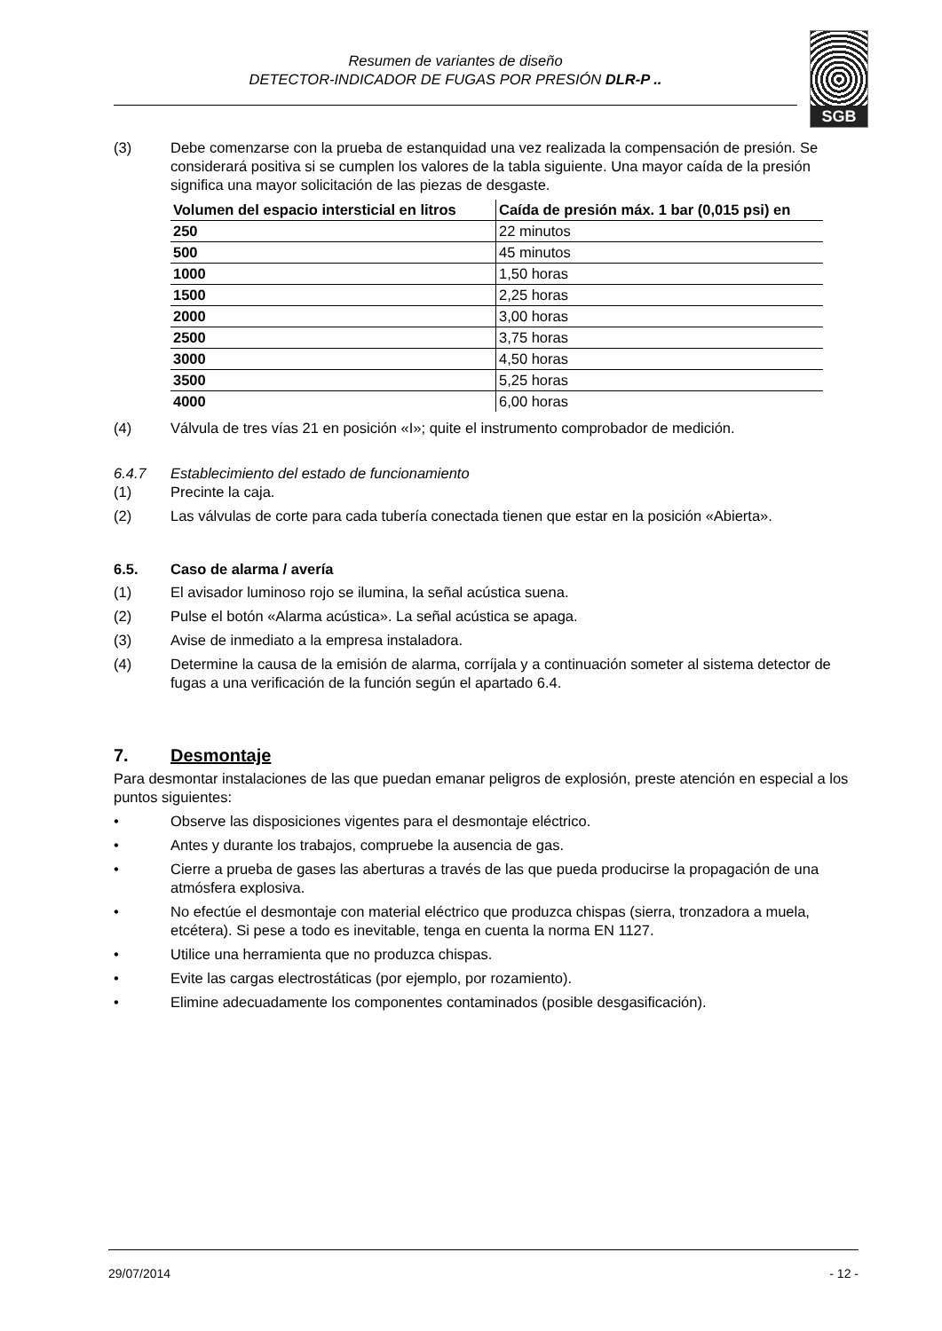Resumen de variantes de diseño
DETECTOR-INDICADOR DE FUGAS POR PRESIÓN DLR-P ..
SGB
(3) Debe comenzarse con la prueba de estanquidad una vez realizada la compensación de presión. Se considerará positiva si se cumplen los valores de la tabla siguiente. Una mayor caída de la presión significa una mayor solicitación de las piezas de desgaste.
| Volumen del espacio intersticial en litros | Caída de presión máx. 1 bar (0,015 psi) en |
| --- | --- |
| 250 | 22 minutos |
| 500 | 45 minutos |
| 1000 | 1,50 horas |
| 1500 | 2,25 horas |
| 2000 | 3,00 horas |
| 2500 | 3,75 horas |
| 3000 | 4,50 horas |
| 3500 | 5,25 horas |
| 4000 | 6,00 horas |
(4) Válvula de tres vías 21 en posición «I»; quite el instrumento comprobador de medición.
6.4.7 Establecimiento del estado de funcionamiento
(1) Precinte la caja.
(2) Las válvulas de corte para cada tubería conectada tienen que estar en la posición «Abierta».
6.5. Caso de alarma / avería
(1) El avisador luminoso rojo se ilumina, la señal acústica suena.
(2) Pulse el botón «Alarma acústica». La señal acústica se apaga.
(3) Avise de inmediato a la empresa instaladora.
(4) Determine la causa de la emisión de alarma, corríjala y a continuación someter al sistema detector de fugas a una verificación de la función según el apartado 6.4.
7. Desmontaje
Para desmontar instalaciones de las que puedan emanar peligros de explosión, preste atención en especial a los puntos siguientes:
• Observe las disposiciones vigentes para el desmontaje eléctrico.
• Antes y durante los trabajos, compruebe la ausencia de gas.
• Cierre a prueba de gases las aberturas a través de las que pueda producirse la propagación de una atmósfera explosiva.
• No efectúe el desmontaje con material eléctrico que produzca chispas (sierra, tronzadora a muela, etcétera). Si pese a todo es inevitable, tenga en cuenta la norma EN 1127.
• Utilice una herramienta que no produzca chispas.
• Evite las cargas electrostáticas (por ejemplo, por rozamiento).
• Elimine adecuadamente los componentes contaminados (posible desgasificación).
29/07/2014 - 12 -